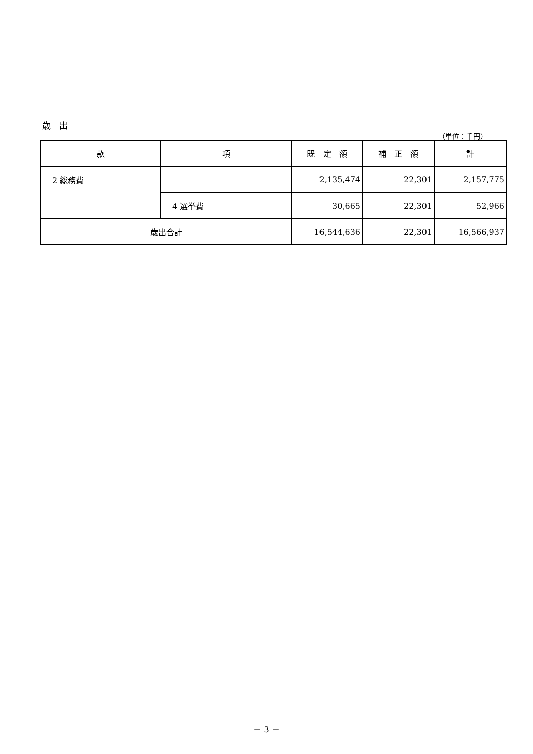歳　出
（単位：千円）
| 款 | 項 | 既 定 額 | 補 正 額 | 計 |
| --- | --- | --- | --- | --- |
| 2 総務費 | | 2,135,474 | 22,301 | 2,157,775 |
| | 4 選挙費 | 30,665 | 22,301 | 52,966 |
| 歳出合計 | | 16,544,636 | 22,301 | 16,566,937 |
－ 3 －